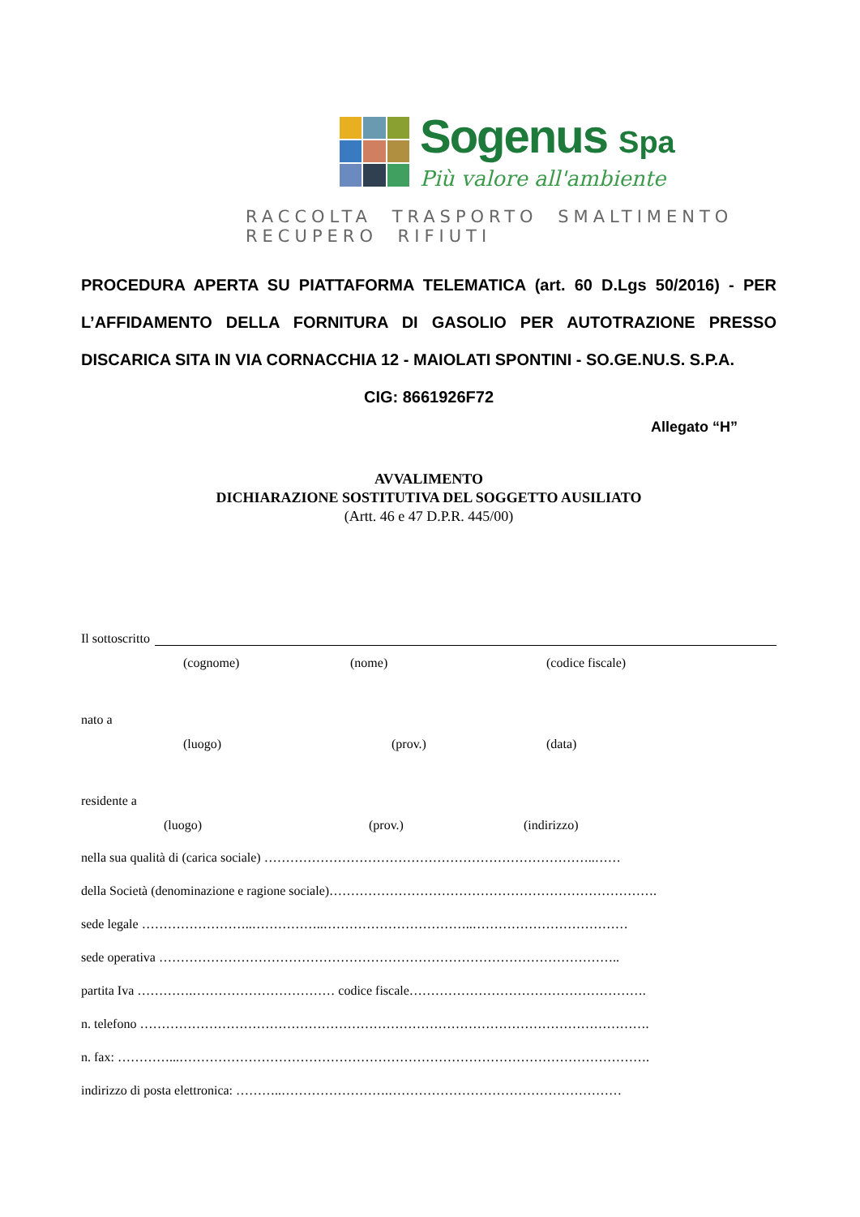Sogenus Spa
Più valore all'ambiente
RACCOLTA TRASPORTO SMALTIMENTO RECUPERO RIFIUTI
PROCEDURA APERTA SU PIATTAFORMA TELEMATICA (art. 60 D.Lgs 50/2016) - PER L’AFFIDAMENTO DELLA FORNITURA DI GASOLIO PER AUTOTRAZIONE PRESSO DISCARICA SITA IN VIA CORNACCHIA 12 - MAIOLATI SPONTINI - SO.GE.NU.S. S.P.A.
CIG: 8661926F72
Allegato “H”
AVVALIMENTO
DICHIARAZIONE SOSTITUTIVA DEL SOGGETTO AUSILIATO
(Artt. 46 e 47 D.P.R. 445/00)
Il sottoscritto
(cognome) (nome) (codice fiscale)
nato a
(luogo) (prov.) (data)
residente a
(luogo) (prov.) (indirizzo)
nella sua qualità di (carica sociale) …………………………………………………………………..……
della Società (denominazione e ragione sociale)………………………………………………………………….
sede legale ……………………..……………..……………………………..………………………………
sede operativa ……………………………………………………………………………………………..
partita Iva ………….…………………………… codice fiscale……………………………………………….
n. telefono ……………………………………………………………………………………………………….
n. fax: …………...……………………………………………………………………………………………….
indirizzo di posta elettronica: ………..…………………….………………………………………………